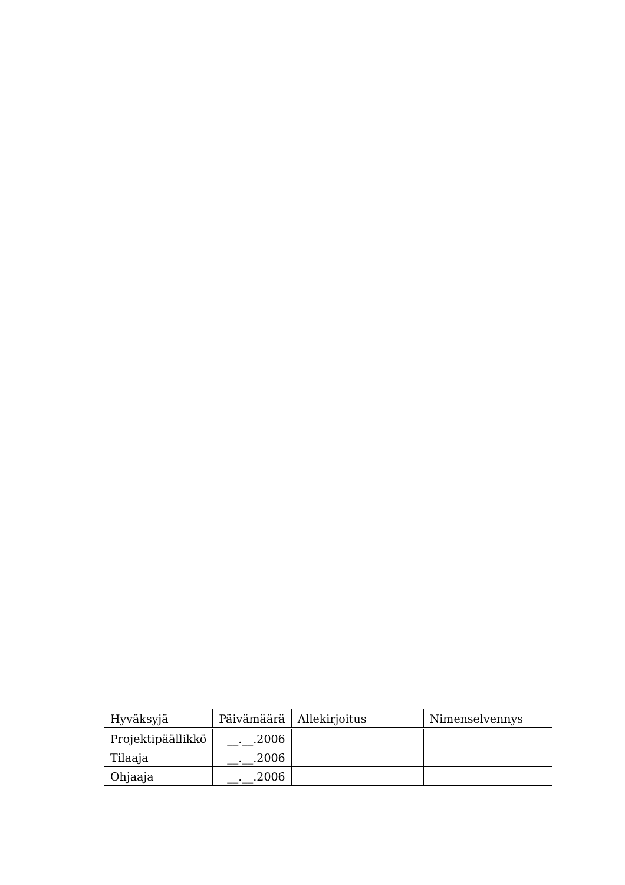| Hyväksyjä | Päivämäärä | Allekirjoitus | Nimenselvennys |
| --- | --- | --- | --- |
| Projektipäällikkö | __.__.2006 | | |
| Tilaaja | __.__.2006 | | |
| Ohjaaja | __.__.2006 | | |